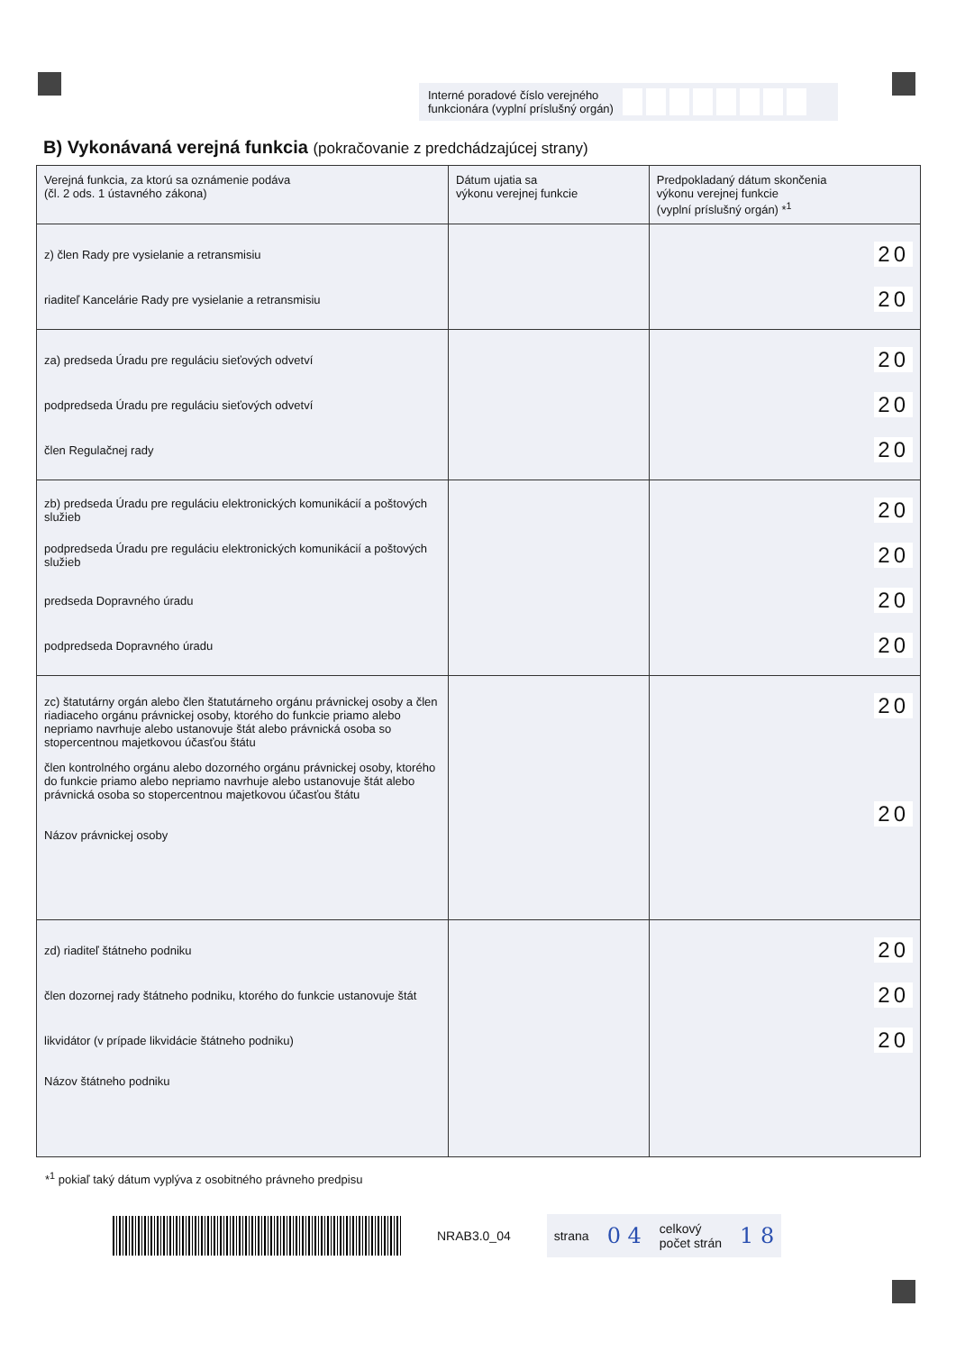Interné poradové číslo verejného
funkcionára (vyplní príslušný orgán)
B) Vykonávaná verejná funkcia (pokračovanie z predchádzajúcej strany)
| Verejná funkcia, za ktorú sa oznámenie podáva (čl. 2 ods. 1 ústavného zákona) | Dátum ujatia sa výkonu verejnej funkcie | Predpokladaný dátum skončenia výkonu verejnej funkcie (vyplní príslušný orgán) *<sup>1</sup> |
| --- | --- | --- |
| z) člen Rady pre vysielanie a retransmisiu riaditeľ Kancelárie Rady pre vysielanie a retransmisiu | | 20 20 |
| za) predseda Úradu pre reguláciu sieťových odvetví podpredseda Úradu pre reguláciu sieťových odvetví člen Regulačnej rady | | 20 20 20 |
| zb) predseda Úradu pre reguláciu elektronických komunikácií a poštových služieb podpredseda Úradu pre reguláciu elektronických komunikácií a poštových služieb predseda Dopravného úradu podpredseda Dopravného úradu | | 20 20 20 20 |
| zc) štatutárny orgán alebo člen štatutárneho orgánu právnickej osoby a člen riadiaceho orgánu právnickej osoby, ktorého do funkcie priamo alebo nepriamo navrhuje alebo ustanovuje štát alebo právnická osoba so stopercentnou majetkovou účasťou štátu člen kontrolného orgánu alebo dozorného orgánu právnickej osoby, ktorého do funkcie priamo alebo nepriamo navrhuje alebo ustanovuje štát alebo právnická osoba so stopercentnou majetkovou účasťou štátu Názov právnickej osoby | | 20 20 |
| zd) riaditeľ štátneho podniku člen dozornej rady štátneho podniku, ktorého do funkcie ustanovuje štát likvidátor (v prípade likvidácie štátneho podniku) Názov štátneho podniku | | 20 20 20 |
*<sup>1</sup> pokiaľ taký dátum vyplýva z osobitného právneho predpisu
NRAB3.0_04
strana 0 4 celkový
počet strán 1 8